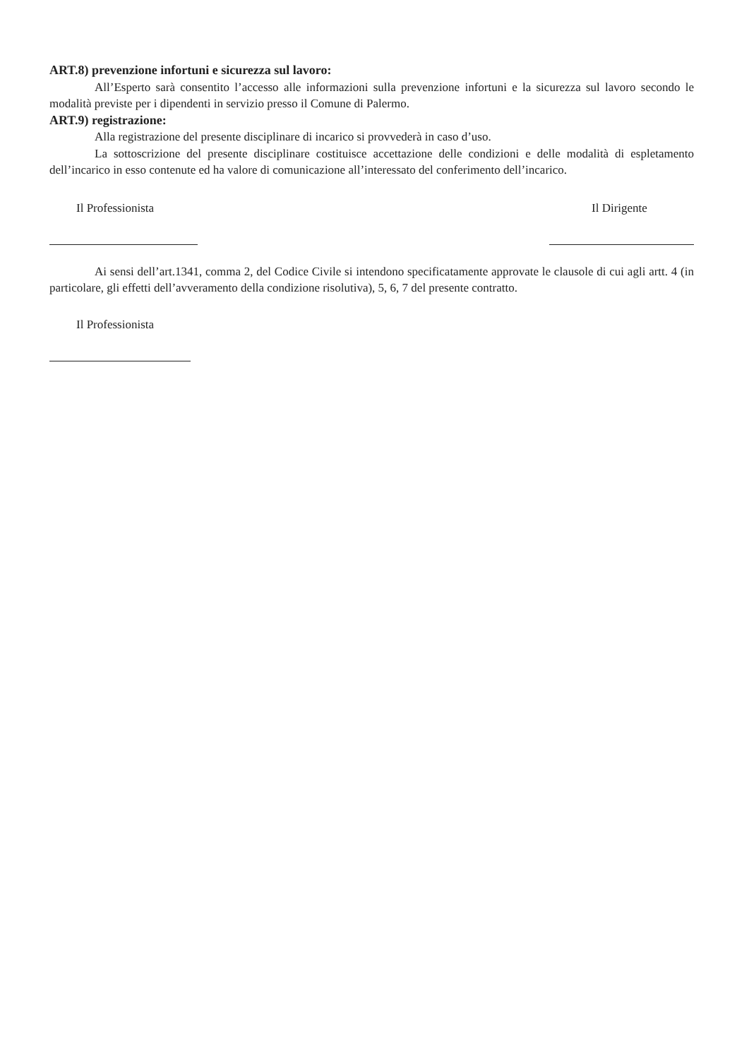ART.8) prevenzione infortuni e sicurezza sul lavoro:
All’Esperto sarà consentito l’accesso alle informazioni sulla prevenzione infortuni e la sicurezza sul lavoro secondo le modalità previste per i dipendenti in servizio presso il Comune di Palermo.
ART.9) registrazione:
Alla registrazione del presente disciplinare di incarico si provvederà in caso d’uso.
La sottoscrizione del presente disciplinare costituisce accettazione delle condizioni e delle modalità di espletamento dell’incarico in esso contenute ed ha valore di comunicazione all’interessato del conferimento dell’incarico.
Il Professionista Il Dirigente
Ai sensi dell’art.1341, comma 2, del Codice Civile si intendono specificatamente approvate le clausole di cui agli artt. 4 (in particolare, gli effetti dell’avveramento della condizione risolutiva), 5, 6, 7 del presente contratto.
Il Professionista